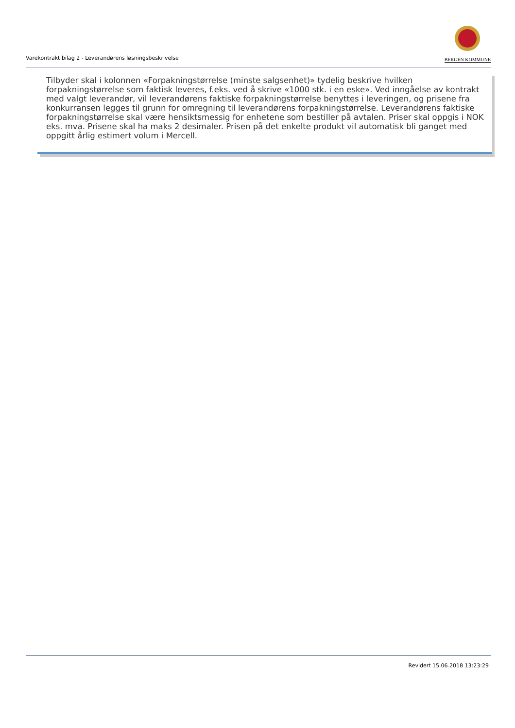Varekontrakt bilag 2 - Leverandørens løsningsbeskrivelse
BERGEN KOMMUNE
Tilbyder skal i kolonnen «Forpakningstørrelse (minste salgsenhet)» tydelig beskrive hvilken forpakningstørrelse som faktisk leveres, f.eks. ved å skrive «1000 stk. i en eske». Ved inngåelse av kontrakt med valgt leverandør, vil leverandørens faktiske forpakningstørrelse benyttes i leveringen, og prisene fra konkurransen legges til grunn for omregning til leverandørens forpakningstørrelse. Leverandørens faktiske forpakningstørrelse skal være hensiktsmessig for enhetene som bestiller på avtalen. Priser skal oppgis i NOK eks. mva. Prisene skal ha maks 2 desimaler. Prisen på det enkelte produkt vil automatisk bli ganget med oppgitt årlig estimert volum i Mercell.
Revidert 15.06.2018 13:23:29